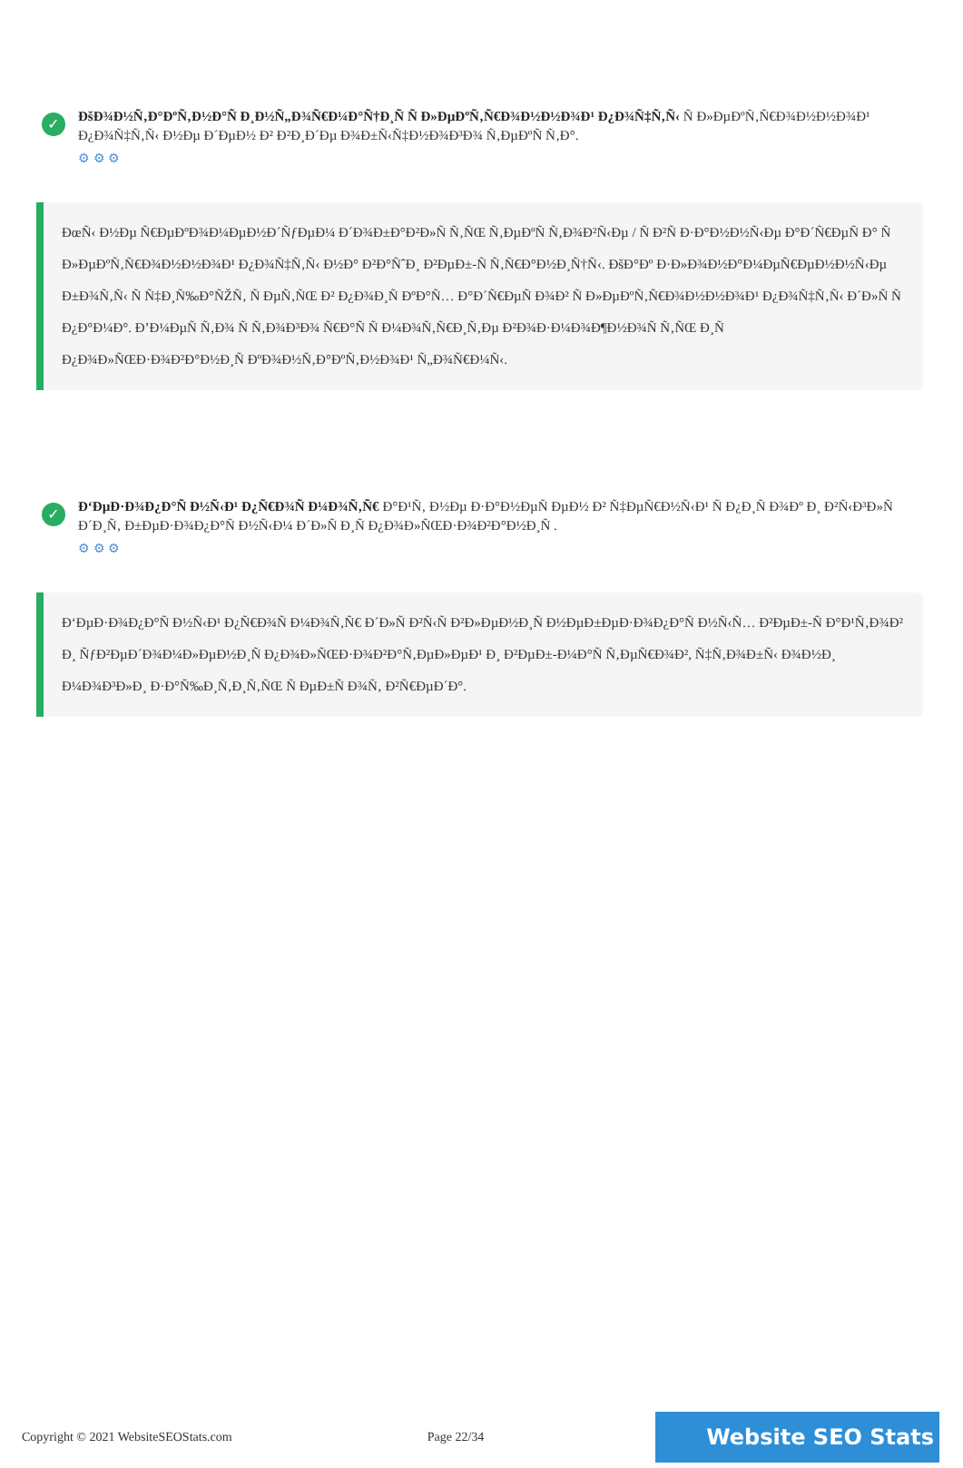✓
ÐšÐ¾Ð½Ñ‚Ð°ÐºÑ‚Ð½Ð°Ñ Ð¸Ð½Ñ„Ð¾Ñ€Ð¼Ð°Ñ†Ð¸Ñ Ñ Ð»ÐµÐºÑ‚Ñ€Ð¾Ð½Ð½Ð¾Ð¹ Ð¿Ð¾Ñ‡Ñ‚Ñ‹ Ñ Ð»ÐµÐºÑ‚Ñ€Ð¾Ð½Ð½Ð¾Ð¹ Ð¿Ð¾Ñ‡Ñ‚Ñ‹ Ð½Ðµ Ð´ÐµÐ½ Ð² Ð²Ð¸Ð´Ðµ Ð¾Ð±Ñ‹Ñ‡Ð½Ð¾Ð³Ð¾ Ñ‚ÐµÐºÑ Ñ‚Ð°.
⚙ ⚙ ⚙
ÐœÑ‹ Ð½Ðµ Ñ€ÐµÐºÐ¾Ð¼ÐµÐ½Ð´ÑƒÐµÐ¼ Ð´Ð¾Ð±Ð°Ð²Ð»Ñ Ñ‚ÑŒ Ñ‚ÐµÐºÑ Ñ‚Ð¾Ð²Ñ‹Ðµ / Ñ Ð²Ñ Ð·Ð°Ð½Ð½Ñ‹Ðµ Ð°Ð´Ñ€ÐµÑ Ð° Ñ Ð»ÐµÐºÑ‚Ñ€Ð¾Ð½Ð½Ð¾Ð¹ Ð¿Ð¾Ñ‡Ñ‚Ñ‹ Ð½Ð° Ð²Ð°ÑˆÐ¸ Ð²ÐµÐ±-Ñ Ñ‚Ñ€Ð°Ð½Ð¸Ñ†Ñ‹. ÐšÐ°Ðº Ð·Ð»Ð¾Ð½Ð°Ð¼ÐµÑ€ÐµÐ½Ð½Ñ‹Ðµ Ð±Ð¾Ñ‚Ñ‹ Ñ Ñ‡Ð¸Ñ‰Ð°ÑŽÑ‚ Ñ ÐµÑ‚ÑŒ Ð² Ð¿Ð¾Ð¸Ñ ÐºÐ°Ñ… Ð°Ð´Ñ€ÐµÑ Ð¾Ð² Ñ Ð»ÐµÐºÑ‚Ñ€Ð¾Ð½Ð½Ð¾Ð¹ Ð¿Ð¾Ñ‡Ñ‚Ñ‹ Ð´Ð»Ñ Ñ Ð¿Ð°Ð¼Ð°. Ð’Ð¼ÐµÑ Ñ‚Ð¾ Ñ Ñ‚Ð¾Ð³Ð¾ Ñ€Ð°Ñ Ñ Ð¼Ð¾Ñ‚Ñ€Ð¸Ñ‚Ðµ Ð²Ð¾Ð·Ð¼Ð¾Ð¶Ð½Ð¾Ñ Ñ‚ÑŒ Ð¸Ñ Ð¿Ð¾Ð»ÑŒÐ·Ð¾Ð²Ð°Ð½Ð¸Ñ ÐºÐ¾Ð½Ñ‚Ð°ÐºÑ‚Ð½Ð¾Ð¹ Ñ„Ð¾Ñ€Ð¼Ñ‹.
✓
Ð‘ÐµÐ·Ð¾Ð¿Ð°Ñ Ð½Ñ‹Ð¹ Ð¿Ñ€Ð¾Ñ Ð¼Ð¾Ñ‚Ñ€ Ð°Ð¹Ñ‚ Ð½Ðµ Ð·Ð°Ð½ÐµÑ ÐµÐ½ Ð² Ñ‡ÐµÑ€Ð½Ñ‹Ð¹ Ñ Ð¿Ð¸Ñ Ð¾Ðº Ð¸ Ð²Ñ‹Ð³Ð»Ñ Ð´Ð¸Ñ‚ Ð±ÐµÐ·Ð¾Ð¿Ð°Ñ Ð½Ñ‹Ð¼ Ð´Ð»Ñ Ð¸Ñ Ð¿Ð¾Ð»ÑŒÐ·Ð¾Ð²Ð°Ð½Ð¸Ñ .
⚙ ⚙ ⚙
Ð‘ÐµÐ·Ð¾Ð¿Ð°Ñ Ð½Ñ‹Ð¹ Ð¿Ñ€Ð¾Ñ Ð¼Ð¾Ñ‚Ñ€ Ð´Ð»Ñ Ð²Ñ‹Ñ Ð²Ð»ÐµÐ½Ð¸Ñ Ð½ÐµÐ±ÐµÐ·Ð¾Ð¿Ð°Ñ Ð½Ñ‹Ñ… Ð²ÐµÐ±-Ñ Ð°Ð¹Ñ‚Ð¾Ð² Ð¸ ÑƒÐ²ÐµÐ´Ð¾Ð¼Ð»ÐµÐ½Ð¸Ñ Ð¿Ð¾Ð»ÑŒÐ·Ð¾Ð²Ð°Ñ‚ÐµÐ»ÐµÐ¹ Ð¸ Ð²ÐµÐ±-Ð¼Ð°Ñ Ñ‚ÐµÑ€Ð¾Ð², Ñ‡Ñ‚Ð¾Ð±Ñ‹ Ð¾Ð½Ð¸ Ð¼Ð¾Ð³Ð»Ð¸ Ð·Ð°Ñ‰Ð¸Ñ‚Ð¸Ñ‚ÑŒ Ñ ÐµÐ±Ñ Ð¾Ñ‚ Ð²Ñ€ÐµÐ´Ð°.
Copyright © 2021 WebsiteSEOStats.com Page 22/34 Website SEO Stats